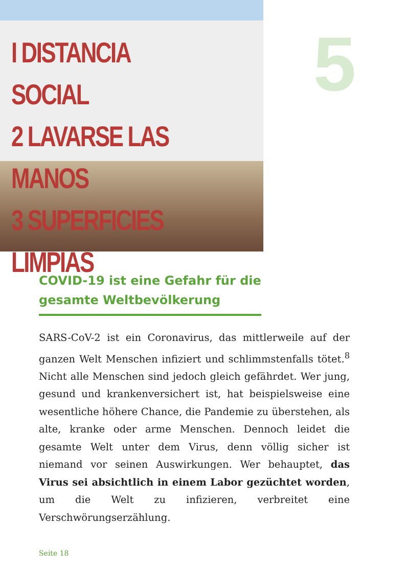I DISTANCIA SOCIAL
2 LAVARSE LAS MANOS
3 SUPERFICIES LIMPIAS
5
COVID-19 ist eine Gefahr für die
gesamte Weltbevölkerung
SARS-CoV-2 ist ein Coronavirus, das mittlerweile auf der ganzen Welt Menschen infiziert und schlimmstenfalls tötet.<sup>8</sup> Nicht alle Menschen sind jedoch gleich gefährdet. Wer jung, gesund und krankenversichert ist, hat beispielsweise eine wesentliche höhere Chance, die Pandemie zu überstehen, als alte, kranke oder arme Menschen. Dennoch leidet die gesamte Welt unter dem Virus, denn völlig sicher ist niemand vor seinen Auswirkungen. Wer behauptet, das Virus sei absichtlich in einem Labor gezüchtet worden, um die Welt zu infizieren, verbreitet eine Verschwörungserzählung.
Seite 18